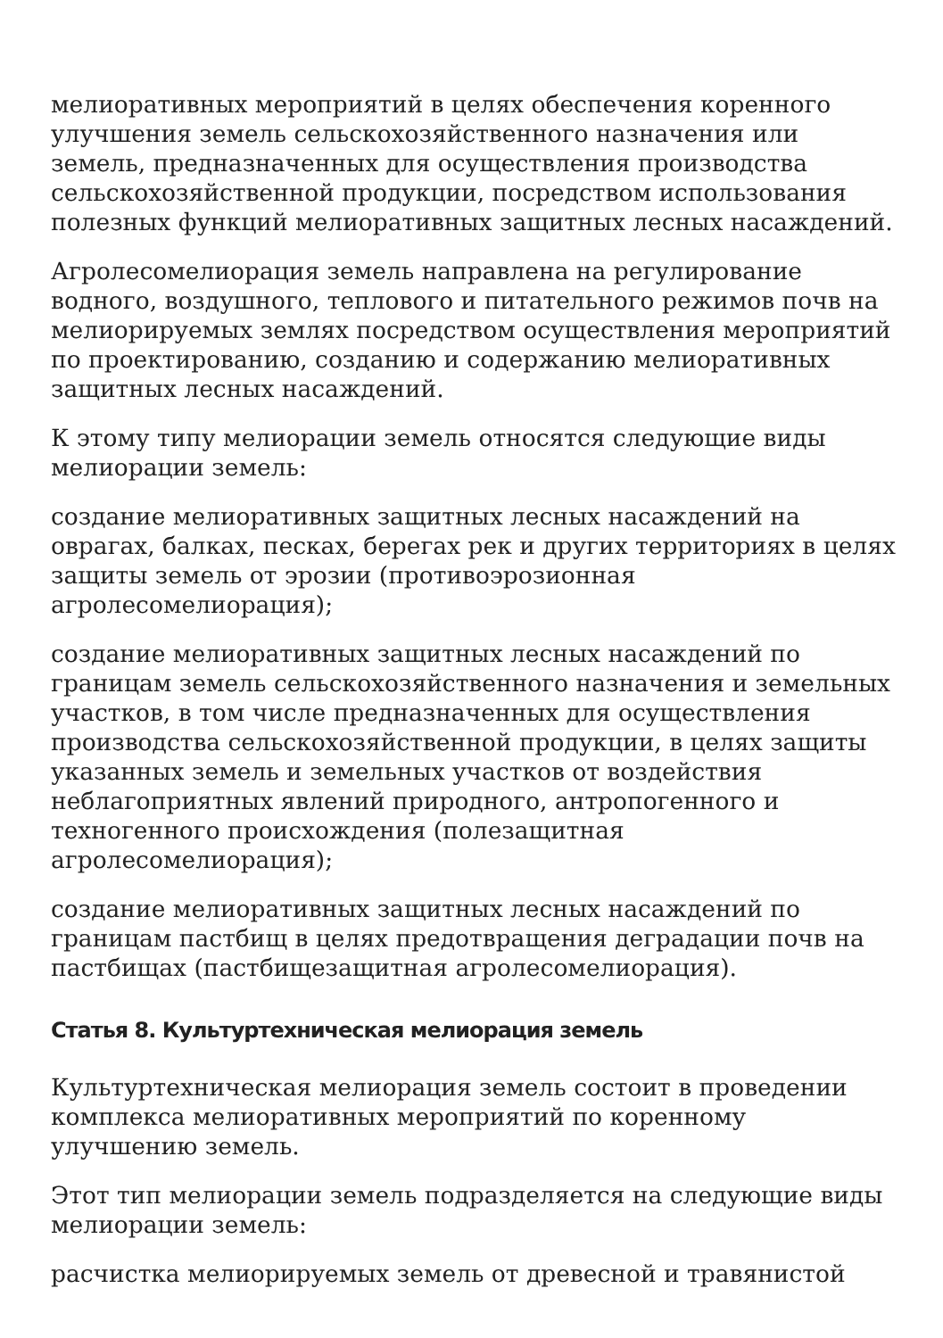мелиоративных мероприятий в целях обеспечения коренного улучшения земель сельскохозяйственного назначения или земель, предназначенных для осуществления производства сельскохозяйственной продукции, посредством использования полезных функций мелиоративных защитных лесных насаждений.
Агролесомелиорация земель направлена на регулирование водного, воздушного, теплового и питательного режимов почв на мелиорируемых землях посредством осуществления мероприятий по проектированию, созданию и содержанию мелиоративных защитных лесных насаждений.
К этому типу мелиорации земель относятся следующие виды мелиорации земель:
создание мелиоративных защитных лесных насаждений на оврагах, балках, песках, берегах рек и других территориях в целях защиты земель от эрозии (противоэрозионная агролесомелиорация);
создание мелиоративных защитных лесных насаждений по границам земель сельскохозяйственного назначения и земельных участков, в том числе предназначенных для осуществления производства сельскохозяйственной продукции, в целях защиты указанных земель и земельных участков от воздействия неблагоприятных явлений природного, антропогенного и техногенного происхождения (полезащитная агролесомелиорация);
создание мелиоративных защитных лесных насаждений по границам пастбищ в целях предотвращения деградации почв на пастбищах (пастбищезащитная агролесомелиорация).
Статья 8. Культуртехническая мелиорация земель
Культуртехническая мелиорация земель состоит в проведении комплекса мелиоративных мероприятий по коренному улучшению земель.
Этот тип мелиорации земель подразделяется на следующие виды мелиорации земель:
расчистка мелиорируемых земель от древесной и травянистой